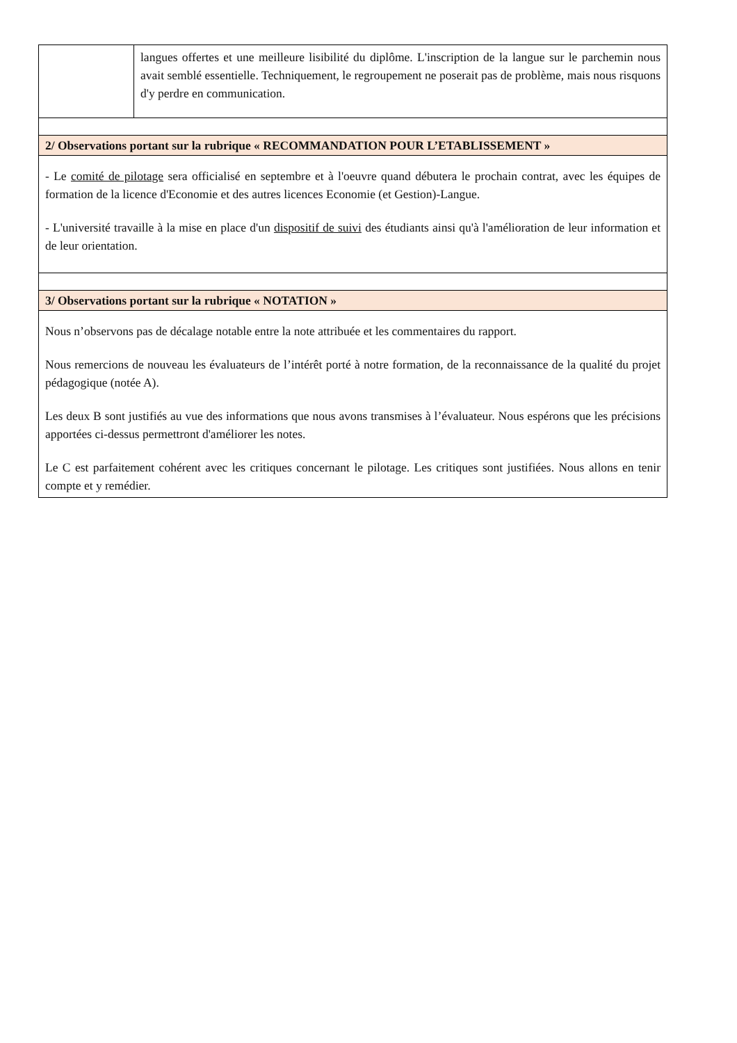| | langues offertes et une meilleure lisibilité du diplôme. L'inscription de la langue sur le parchemin nous avait semblé essentielle. Techniquement, le regroupement ne poserait pas de problème, mais nous risquons d'y perdre en communication. |
| 2/ Observations portant sur la rubrique « RECOMMANDATION POUR L’ETABLISSEMENT » |
| - Le comité de pilotage sera officialisé en septembre et à l'oeuvre quand débutera le prochain contrat, avec les équipes de formation de la licence d'Economie et des autres licences Economie (et Gestion)-Langue. - L'université travaille à la mise en place d'un dispositif de suivi des étudiants ainsi qu'à l'amélioration de leur information et de leur orientation. |
| 3/ Observations portant sur la rubrique « NOTATION » |
| Nous n’observons pas de décalage notable entre la note attribuée et les commentaires du rapport. Nous remercions de nouveau les évaluateurs de l’intérêt porté à notre formation, de la reconnaissance de la qualité du projet pédagogique (notée A). Les deux B sont justifiés au vue des informations que nous avons transmises à l’évaluateur. Nous espérons que les précisions apportées ci-dessus permettront d'améliorer les notes. Le C est parfaitement cohérent avec les critiques concernant le pilotage. Les critiques sont justifiées. Nous allons en tenir compte et y remédier. |